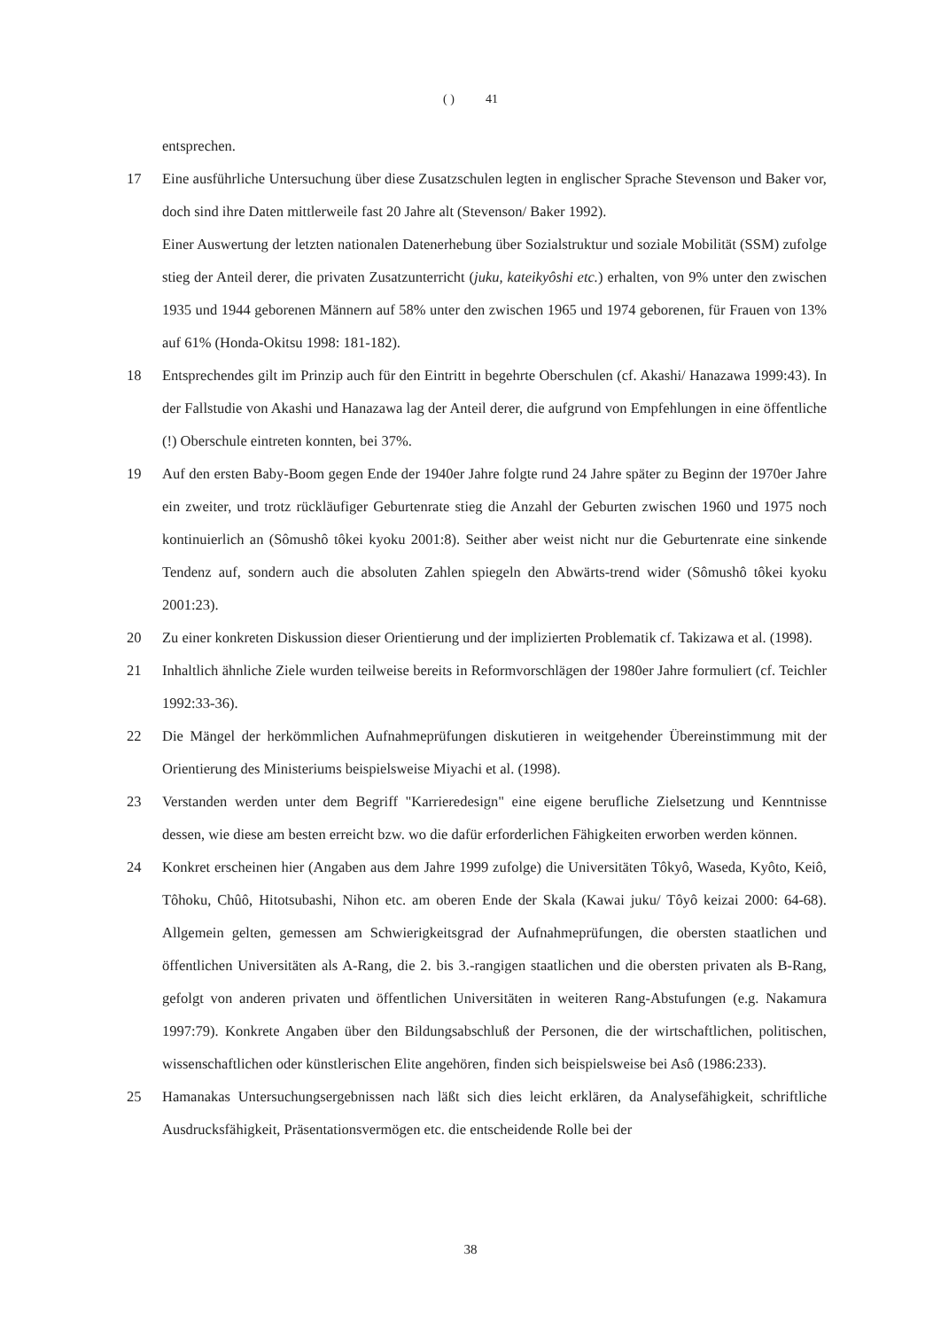( ) 41
entsprechen.
17 Eine ausführliche Untersuchung über diese Zusatzschulen legten in englischer Sprache Stevenson und Baker vor, doch sind ihre Daten mittlerweile fast 20 Jahre alt (Stevenson/ Baker 1992).
Einer Auswertung der letzten nationalen Datenerhebung über Sozialstruktur und soziale Mobilität (SSM) zufolge stieg der Anteil derer, die privaten Zusatzunterricht (juku, kateikyôshi etc.) erhalten, von 9% unter den zwischen 1935 und 1944 geborenen Männern auf 58% unter den zwischen 1965 und 1974 geborenen, für Frauen von 13% auf 61% (Honda-Okitsu 1998: 181-182).
18 Entsprechendes gilt im Prinzip auch für den Eintritt in begehrte Oberschulen (cf. Akashi/ Hanazawa 1999:43). In der Fallstudie von Akashi und Hanazawa lag der Anteil derer, die aufgrund von Empfehlungen in eine öffentliche (!) Oberschule eintreten konnten, bei 37%.
19 Auf den ersten Baby-Boom gegen Ende der 1940er Jahre folgte rund 24 Jahre später zu Beginn der 1970er Jahre ein zweiter, und trotz rückläufiger Geburtenrate stieg die Anzahl der Geburten zwischen 1960 und 1975 noch kontinuierlich an (Sômushô tôkei kyoku 2001:8). Seither aber weist nicht nur die Geburtenrate eine sinkende Tendenz auf, sondern auch die absoluten Zahlen spiegeln den Abwärts-trend wider (Sômushô tôkei kyoku 2001:23).
20 Zu einer konkreten Diskussion dieser Orientierung und der implizierten Problematik cf. Takizawa et al. (1998).
21 Inhaltlich ähnliche Ziele wurden teilweise bereits in Reformvorschlägen der 1980er Jahre formuliert (cf. Teichler 1992:33-36).
22 Die Mängel der herkömmlichen Aufnahmeprüfungen diskutieren in weitgehender Übereinstimmung mit der Orientierung des Ministeriums beispielsweise Miyachi et al. (1998).
23 Verstanden werden unter dem Begriff "Karrieredesign" eine eigene berufliche Zielsetzung und Kenntnisse dessen, wie diese am besten erreicht bzw. wo die dafür erforderlichen Fähigkeiten erworben werden können.
24 Konkret erscheinen hier (Angaben aus dem Jahre 1999 zufolge) die Universitäten Tôkyô, Waseda, Kyôto, Keiô, Tôhoku, Chûô, Hitotsubashi, Nihon etc. am oberen Ende der Skala (Kawai juku/ Tôyô keizai 2000: 64-68). Allgemein gelten, gemessen am Schwierigkeitsgrad der Aufnahmeprüfungen, die obersten staatlichen und öffentlichen Universitäten als A-Rang, die 2. bis 3.-rangigen staatlichen und die obersten privaten als B-Rang, gefolgt von anderen privaten und öffentlichen Universitäten in weiteren Rang-Abstufungen (e.g. Nakamura 1997:79). Konkrete Angaben über den Bildungsabschluß der Personen, die der wirtschaftlichen, politischen, wissenschaftlichen oder künstlerischen Elite angehören, finden sich beispielsweise bei Asô (1986:233).
25 Hamanakas Untersuchungsergebnissen nach läßt sich dies leicht erklären, da Analysefähigkeit, schriftliche Ausdrucksfähigkeit, Präsentationsvermögen etc. die entscheidende Rolle bei der
38